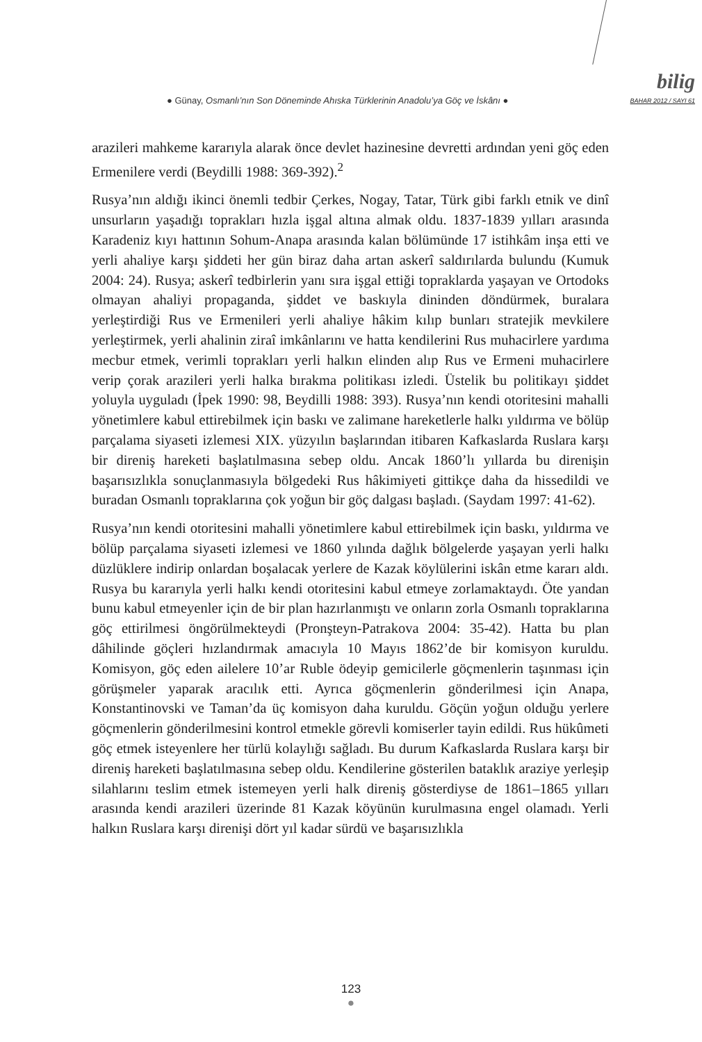● Günay, Osmanlı’nın Son Döneminde Ahıska Türklerinin Anadolu’ya Göç ve İskânı ●
bilig
BAHAR 2012 / SAYI 61
arazileri mahkeme kararıyla alarak önce devlet hazinesine devretti ardından yeni göç eden Ermenilere verdi (Beydilli 1988: 369-392).<sup>2</sup>
Rusya’nın aldığı ikinci önemli tedbir Çerkes, Nogay, Tatar, Türk gibi farklı etnik ve dinî unsurların yaşadığı toprakları hızla işgal altına almak oldu. 1837-1839 yılları arasında Karadeniz kıyı hattının Sohum-Anapa arasında kalan bölümünde 17 istihkâm inşa etti ve yerli ahaliye karşı şiddeti her gün biraz daha artan askerî saldırılarda bulundu (Kumuk 2004: 24). Rusya; askerî tedbirlerin yanı sıra işgal ettiği topraklarda yaşayan ve Ortodoks olmayan ahaliyi propaganda, şiddet ve baskıyla dininden döndürmek, buralara yerleştirdiği Rus ve Ermenileri yerli ahaliye hâkim kılıp bunları stratejik mevkilere yerleştirmek, yerli ahalinin ziraî imkânlarını ve hatta kendilerini Rus muhacirlere yardıma mecbur etmek, verimli toprakları yerli halkın elinden alıp Rus ve Ermeni muhacirlere verip çorak arazileri yerli halka bırakma politikası izledi. Üstelik bu politikayı şiddet yoluyla uyguladı (İpek 1990: 98, Beydilli 1988: 393). Rusya’nın kendi otoritesini mahalli yönetimlere kabul ettirebilmek için baskı ve zalimane hareketlerle halkı yıldırma ve bölüp parçalama siyaseti izlemesi XIX. yüzyılın başlarından itibaren Kafkaslarda Ruslara karşı bir direniş hareketi başlatılmasına sebep oldu. Ancak 1860’lı yıllarda bu direnişin başarısızlıkla sonuçlanmasıyla bölgedeki Rus hâkimiyeti gittikçe daha da hissedildi ve buradan Osmanlı topraklarına çok yoğun bir göç dalgası başladı. (Saydam 1997: 41-62).
Rusya’nın kendi otoritesini mahalli yönetimlere kabul ettirebilmek için baskı, yıldırma ve bölüp parçalama siyaseti izlemesi ve 1860 yılında dağlık bölgelerde yaşayan yerli halkı düzlüklere indirip onlardan boşalacak yerlere de Kazak köylülerini iskân etme kararı aldı. Rusya bu kararıyla yerli halkı kendi otoritesini kabul etmeye zorlamaktaydı. Öte yandan bunu kabul etmeyenler için de bir plan hazırlanmıştı ve onların zorla Osmanlı topraklarına göç ettirilmesi öngörülmekteydi (Pronşteyn-Patrakova 2004: 35-42). Hatta bu plan dâhilinde göçleri hızlandırmak amacıyla 10 Mayıs 1862’de bir komisyon kuruldu. Komisyon, göç eden ailelere 10’ar Ruble ödeyip gemicilerle göçmenlerin taşınması için görüşmeler yaparak aracılık etti. Ayrıca göçmenlerin gönderilmesi için Anapa, Konstantinovski ve Taman’da üç komisyon daha kuruldu. Göçün yoğun olduğu yerlere göçmenlerin gönderilmesini kontrol etmekle görevli komiserler tayin edildi. Rus hükûmeti göç etmek isteyenlere her türlü kolaylığı sağladı. Bu durum Kafkaslarda Ruslara karşı bir direniş hareketi başlatılmasına sebep oldu. Kendilerine gösterilen bataklık araziye yerleşip silahlarını teslim etmek istemeyen yerli halk direniş gösterdiyse de 1861–1865 yılları arasında kendi arazileri üzerinde 81 Kazak köyünün kurulmasına engel olamadı. Yerli halkın Ruslara karşı direnişi dört yıl kadar sürdü ve başarısızlıkla
123
●